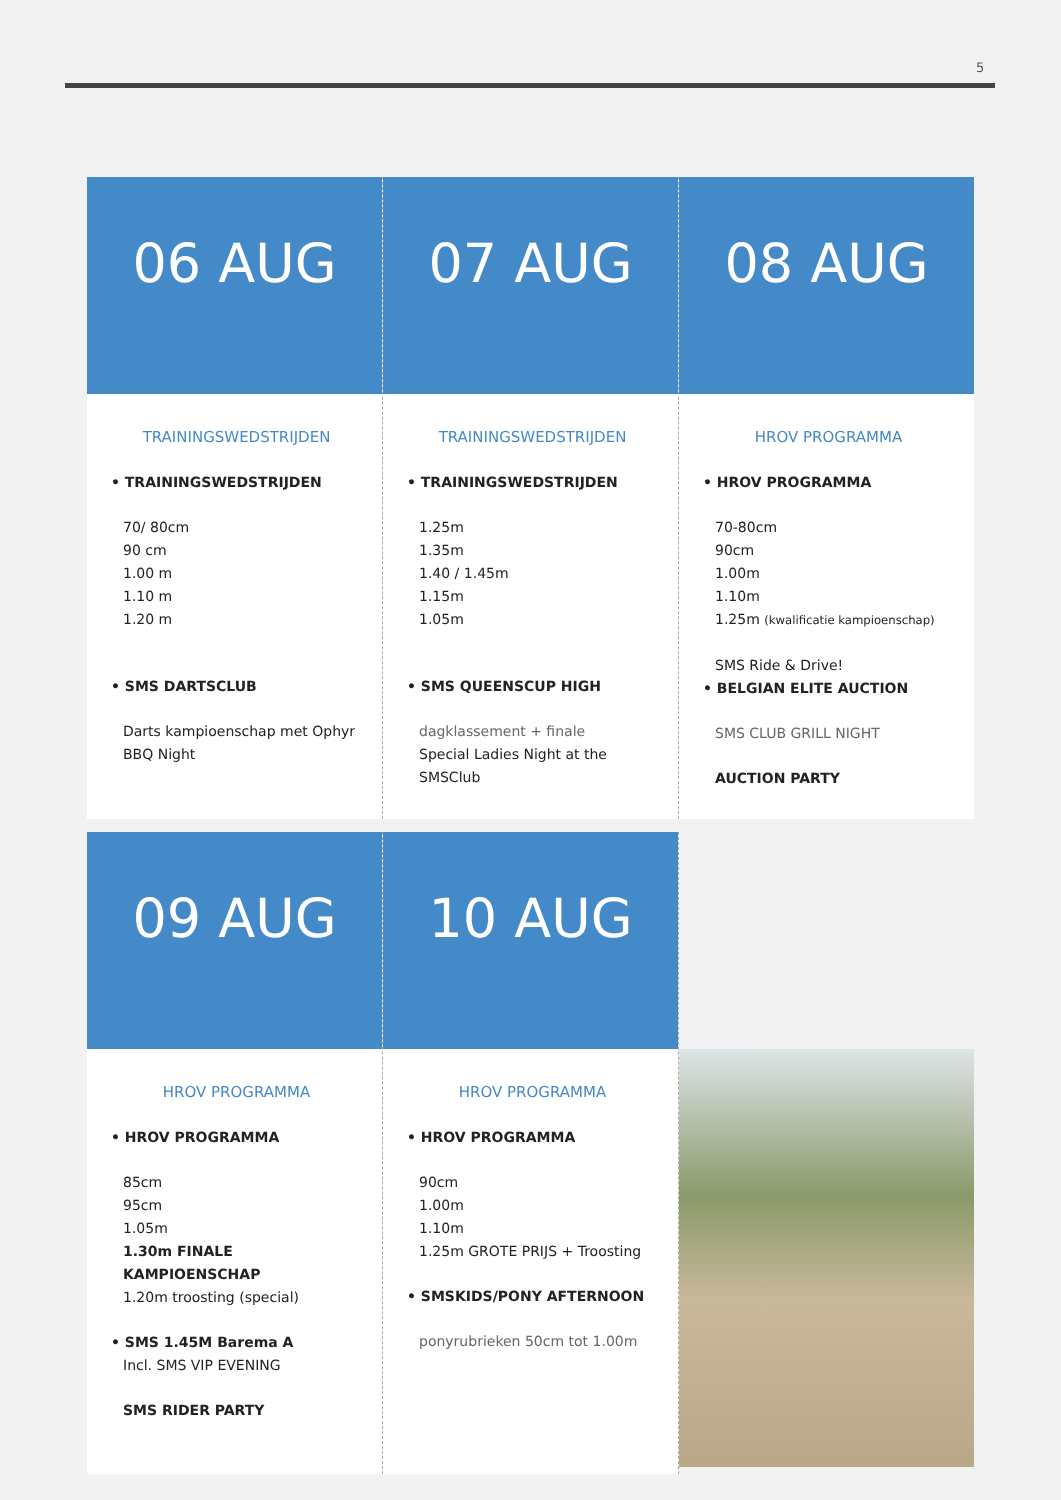5
06 AUG
TRAININGSWEDSTRIJDEN
• TRAININGSWEDSTRIJDEN
70/ 80cm
90 cm
1.00 m
1.10 m
1.20 m
• SMS DARTSCLUB
Darts kampioenschap met Ophyr
BBQ Night
07 AUG
TRAININGSWEDSTRIJDEN
• TRAININGSWEDSTRIJDEN
1.25m
1.35m
1.40 / 1.45m
1.15m
1.05m
• SMS QUEENSCUP HIGH
dagklassement + finale
Special Ladies Night at the
SMSClub
08 AUG
HROV PROGRAMMA
• HROV PROGRAMMA
70-80cm
90cm
1.00m
1.10m
1.25m (kwalificatie kampioenschap)
SMS Ride & Drive!
• BELGIAN ELITE AUCTION
SMS CLUB GRILL NIGHT
AUCTION PARTY
09 AUG
HROV PROGRAMMA
• HROV PROGRAMMA
85cm
95cm
1.05m
1.30m FINALE KAMPIOENSCHAP
1.20m troosting (special)
• SMS 1.45M Barema A
Incl. SMS VIP EVENING
SMS RIDER PARTY
10 AUG
HROV PROGRAMMA
• HROV PROGRAMMA
90cm
1.00m
1.10m
1.25m GROTE PRIJS + Troosting
• SMSKIDS/PONY AFTERNOON
ponyrubrieken 50cm tot 1.00m